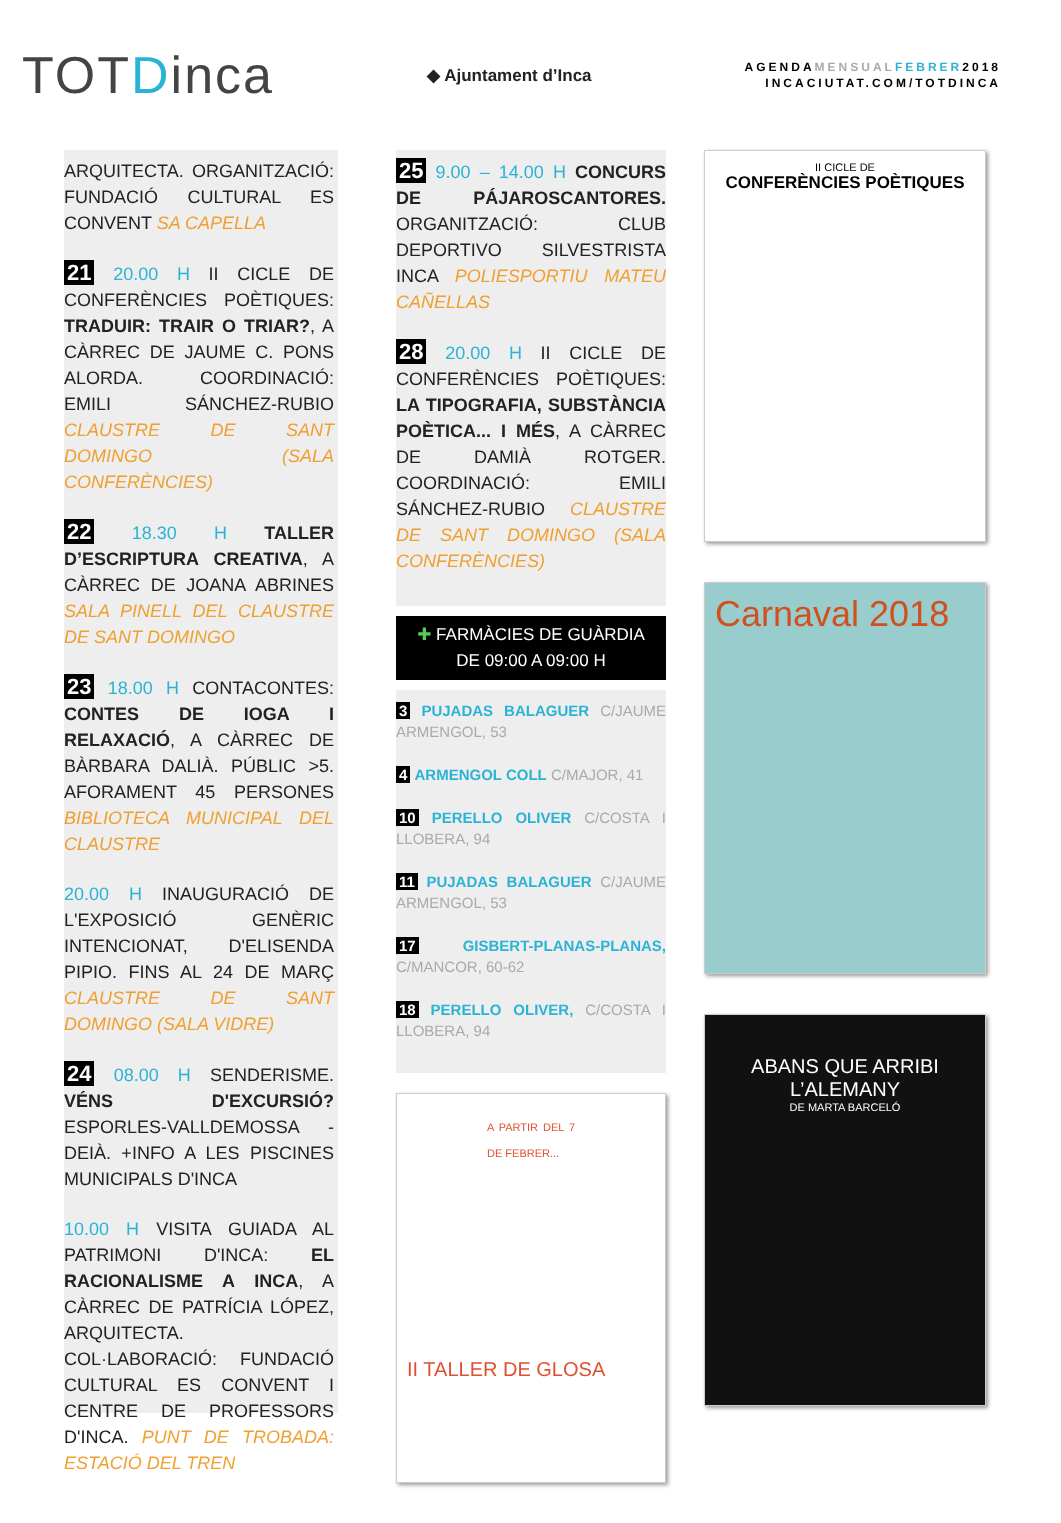TOTDinca
◆ Ajuntament d’Inca
AGENDAMENSUAL FEBRER2018
INCACIUTAT.COM/TOTDINCA
ARQUITECTA. ORGANITZACIÓ: FUNDACIÓ CULTURAL ES CONVENT SA CAPELLA
21 20.00 H II CICLE DE CONFERÈNCIES POÈTIQUES: TRADUIR: TRAIR O TRIAR?, A CÀRREC DE JAUME C. PONS ALORDA. COORDINACIÓ: EMILI SÁNCHEZ-RUBIO CLAUSTRE DE SANT DOMINGO (SALA CONFERÈNCIES)
22 18.30 H TALLER D’ESCRIPTURA CREATIVA, A CÀRREC DE JOANA ABRINES SALA PINELL DEL CLAUSTRE DE SANT DOMINGO
23 18.00 H CONTACONTES: CONTES DE IOGA I RELAXACIÓ, A CÀRREC DE BÀRBARA DALIÀ. PÚBLIC >5. AFORAMENT 45 PERSONES BIBLIOTECA MUNICIPAL DEL CLAUSTRE
20.00 H INAUGURACIÓ DE L'EXPOSICIÓ GENÈRIC INTENCIONAT, D'ELISENDA PIPIO. FINS AL 24 DE MARÇ CLAUSTRE DE SANT DOMINGO (SALA VIDRE)
24 08.00 H SENDERISME. VÉNS D'EXCURSIÓ? ESPORLES-VALLDEMOSSA -DEIÀ. +INFO A LES PISCINES MUNICIPALS D'INCA
10.00 H VISITA GUIADA AL PATRIMONI D'INCA: EL RACIONALISME A INCA, A CÀRREC DE PATRÍCIA LÓPEZ, ARQUITECTA. COL·LABORACIÓ: FUNDACIÓ CULTURAL ES CONVENT I CENTRE DE PROFESSORS D'INCA. PUNT DE TROBADA: ESTACIÓ DEL TREN
25 9.00 – 14.00 H CONCURS DE PÁJAROSCANTORES. ORGANITZACIÓ: CLUB DEPORTIVO SILVESTRISTA INCA POLIESPORTIU MATEU CAÑELLAS
28 20.00 H II CICLE DE CONFERÈNCIES POÈTIQUES: LA TIPOGRAFIA, SUBSTÀNCIA POÈTICA... I MÉS, A CÀRREC DE DAMIÀ ROTGER. COORDINACIÓ: EMILI SÁNCHEZ-RUBIO CLAUSTRE DE SANT DOMINGO (SALA CONFERÈNCIES)
✚ FARMÀCIES DE GUÀRDIA
DE 09:00 A 09:00 H
3 PUJADAS BALAGUER C/JAUME ARMENGOL, 53
4 ARMENGOL COLL C/MAJOR, 41
10 PERELLO OLIVER C/COSTA I LLOBERA, 94
11 PUJADAS BALAGUER C/JAUME ARMENGOL, 53
17 GISBERT-PLANAS-PLANAS, C/MANCOR, 60-62
18 PERELLO OLIVER, C/COSTA I LLOBERA, 94
A PARTIR DEL 7 DE FEBRER...
II TALLER DE GLOSA
II CICLE DE
CONFERÈNCIES POÈTIQUES
Carnaval 2018
ABANS QUE ARRIBI L’ALEMANY
DE MARTA BARCELÓ